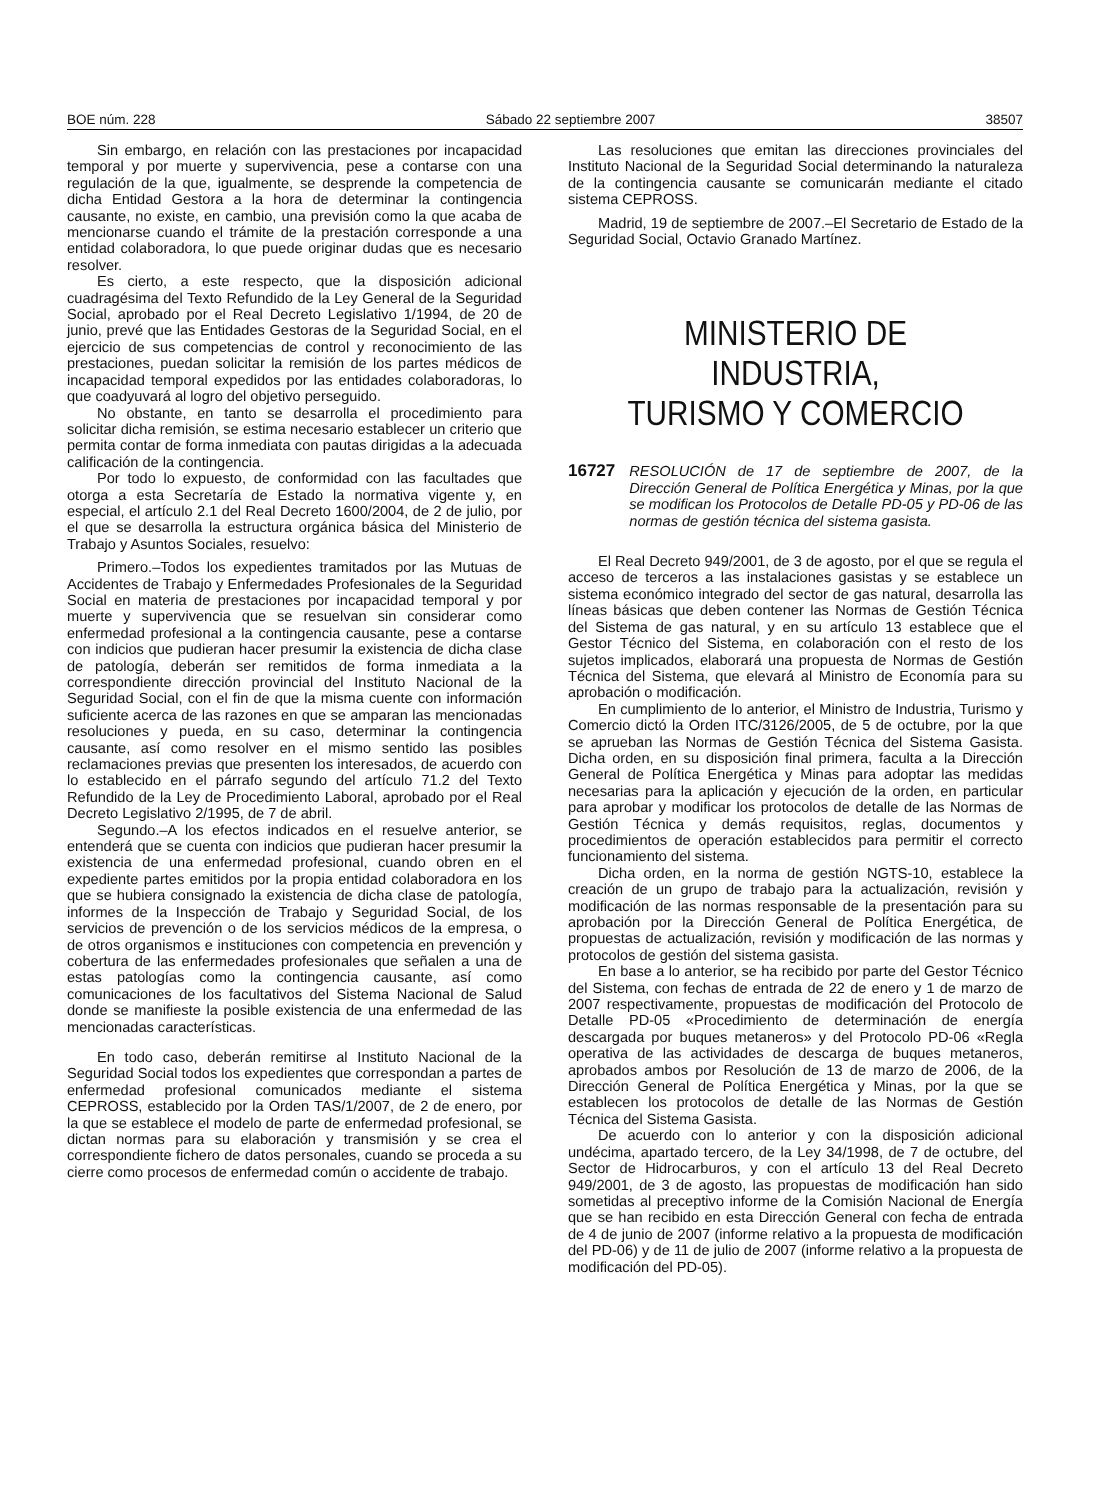BOE núm. 228 Sábado 22 septiembre 2007 38507
Sin embargo, en relación con las prestaciones por incapacidad temporal y por muerte y supervivencia, pese a contarse con una regulación de la que, igualmente, se desprende la competencia de dicha Entidad Gestora a la hora de determinar la contingencia causante, no existe, en cambio, una previsión como la que acaba de mencionarse cuando el trámite de la prestación corresponde a una entidad colaboradora, lo que puede originar dudas que es necesario resolver.
Es cierto, a este respecto, que la disposición adicional cuadragésima del Texto Refundido de la Ley General de la Seguridad Social, aprobado por el Real Decreto Legislativo 1/1994, de 20 de junio, prevé que las Entidades Gestoras de la Seguridad Social, en el ejercicio de sus competencias de control y reconocimiento de las prestaciones, puedan solicitar la remisión de los partes médicos de incapacidad temporal expedidos por las entidades colaboradoras, lo que coadyuvará al logro del objetivo perseguido.
No obstante, en tanto se desarrolla el procedimiento para solicitar dicha remisión, se estima necesario establecer un criterio que permita contar de forma inmediata con pautas dirigidas a la adecuada calificación de la contingencia.
Por todo lo expuesto, de conformidad con las facultades que otorga a esta Secretaría de Estado la normativa vigente y, en especial, el artículo 2.1 del Real Decreto 1600/2004, de 2 de julio, por el que se desarrolla la estructura orgánica básica del Ministerio de Trabajo y Asuntos Sociales, resuelvo:
Primero.–Todos los expedientes tramitados por las Mutuas de Accidentes de Trabajo y Enfermedades Profesionales de la Seguridad Social en materia de prestaciones por incapacidad temporal y por muerte y supervivencia que se resuelvan sin considerar como enfermedad profesional a la contingencia causante, pese a contarse con indicios que pudieran hacer presumir la existencia de dicha clase de patología, deberán ser remitidos de forma inmediata a la correspondiente dirección provincial del Instituto Nacional de la Seguridad Social, con el fin de que la misma cuente con información suficiente acerca de las razones en que se amparan las mencionadas resoluciones y pueda, en su caso, determinar la contingencia causante, así como resolver en el mismo sentido las posibles reclamaciones previas que presenten los interesados, de acuerdo con lo establecido en el párrafo segundo del artículo 71.2 del Texto Refundido de la Ley de Procedimiento Laboral, aprobado por el Real Decreto Legislativo 2/1995, de 7 de abril.
Segundo.–A los efectos indicados en el resuelve anterior, se entenderá que se cuenta con indicios que pudieran hacer presumir la existencia de una enfermedad profesional, cuando obren en el expediente partes emitidos por la propia entidad colaboradora en los que se hubiera consignado la existencia de dicha clase de patología, informes de la Inspección de Trabajo y Seguridad Social, de los servicios de prevención o de los servicios médicos de la empresa, o de otros organismos e instituciones con competencia en prevención y cobertura de las enfermedades profesionales que señalen a una de estas patologías como la contingencia causante, así como comunicaciones de los facultativos del Sistema Nacional de Salud donde se manifieste la posible existencia de una enfermedad de las mencionadas características.
En todo caso, deberán remitirse al Instituto Nacional de la Seguridad Social todos los expedientes que correspondan a partes de enfermedad profesional comunicados mediante el sistema CEPROSS, establecido por la Orden TAS/1/2007, de 2 de enero, por la que se establece el modelo de parte de enfermedad profesional, se dictan normas para su elaboración y transmisión y se crea el correspondiente fichero de datos personales, cuando se proceda a su cierre como procesos de enfermedad común o accidente de trabajo.
Las resoluciones que emitan las direcciones provinciales del Instituto Nacional de la Seguridad Social determinando la naturaleza de la contingencia causante se comunicarán mediante el citado sistema CEPROSS.
Madrid, 19 de septiembre de 2007.–El Secretario de Estado de la Seguridad Social, Octavio Granado Martínez.
MINISTERIO DE INDUSTRIA,
TURISMO Y COMERCIO
16727 RESOLUCIÓN de 17 de septiembre de 2007, de la Dirección General de Política Energética y Minas, por la que se modifican los Protocolos de Detalle PD-05 y PD-06 de las normas de gestión técnica del sistema gasista.
El Real Decreto 949/2001, de 3 de agosto, por el que se regula el acceso de terceros a las instalaciones gasistas y se establece un sistema económico integrado del sector de gas natural, desarrolla las líneas básicas que deben contener las Normas de Gestión Técnica del Sistema de gas natural, y en su artículo 13 establece que el Gestor Técnico del Sistema, en colaboración con el resto de los sujetos implicados, elaborará una propuesta de Normas de Gestión Técnica del Sistema, que elevará al Ministro de Economía para su aprobación o modificación.
En cumplimiento de lo anterior, el Ministro de Industria, Turismo y Comercio dictó la Orden ITC/3126/2005, de 5 de octubre, por la que se aprueban las Normas de Gestión Técnica del Sistema Gasista. Dicha orden, en su disposición final primera, faculta a la Dirección General de Política Energética y Minas para adoptar las medidas necesarias para la aplicación y ejecución de la orden, en particular para aprobar y modificar los protocolos de detalle de las Normas de Gestión Técnica y demás requisitos, reglas, documentos y procedimientos de operación establecidos para permitir el correcto funcionamiento del sistema.
Dicha orden, en la norma de gestión NGTS-10, establece la creación de un grupo de trabajo para la actualización, revisión y modificación de las normas responsable de la presentación para su aprobación por la Dirección General de Política Energética, de propuestas de actualización, revisión y modificación de las normas y protocolos de gestión del sistema gasista.
En base a lo anterior, se ha recibido por parte del Gestor Técnico del Sistema, con fechas de entrada de 22 de enero y 1 de marzo de 2007 respectivamente, propuestas de modificación del Protocolo de Detalle PD-05 «Procedimiento de determinación de energía descargada por buques metaneros» y del Protocolo PD-06 «Regla operativa de las actividades de descarga de buques metaneros, aprobados ambos por Resolución de 13 de marzo de 2006, de la Dirección General de Política Energética y Minas, por la que se establecen los protocolos de detalle de las Normas de Gestión Técnica del Sistema Gasista.
De acuerdo con lo anterior y con la disposición adicional undécima, apartado tercero, de la Ley 34/1998, de 7 de octubre, del Sector de Hidrocarburos, y con el artículo 13 del Real Decreto 949/2001, de 3 de agosto, las propuestas de modificación han sido sometidas al preceptivo informe de la Comisión Nacional de Energía que se han recibido en esta Dirección General con fecha de entrada de 4 de junio de 2007 (informe relativo a la propuesta de modificación del PD-06) y de 11 de julio de 2007 (informe relativo a la propuesta de modificación del PD-05).